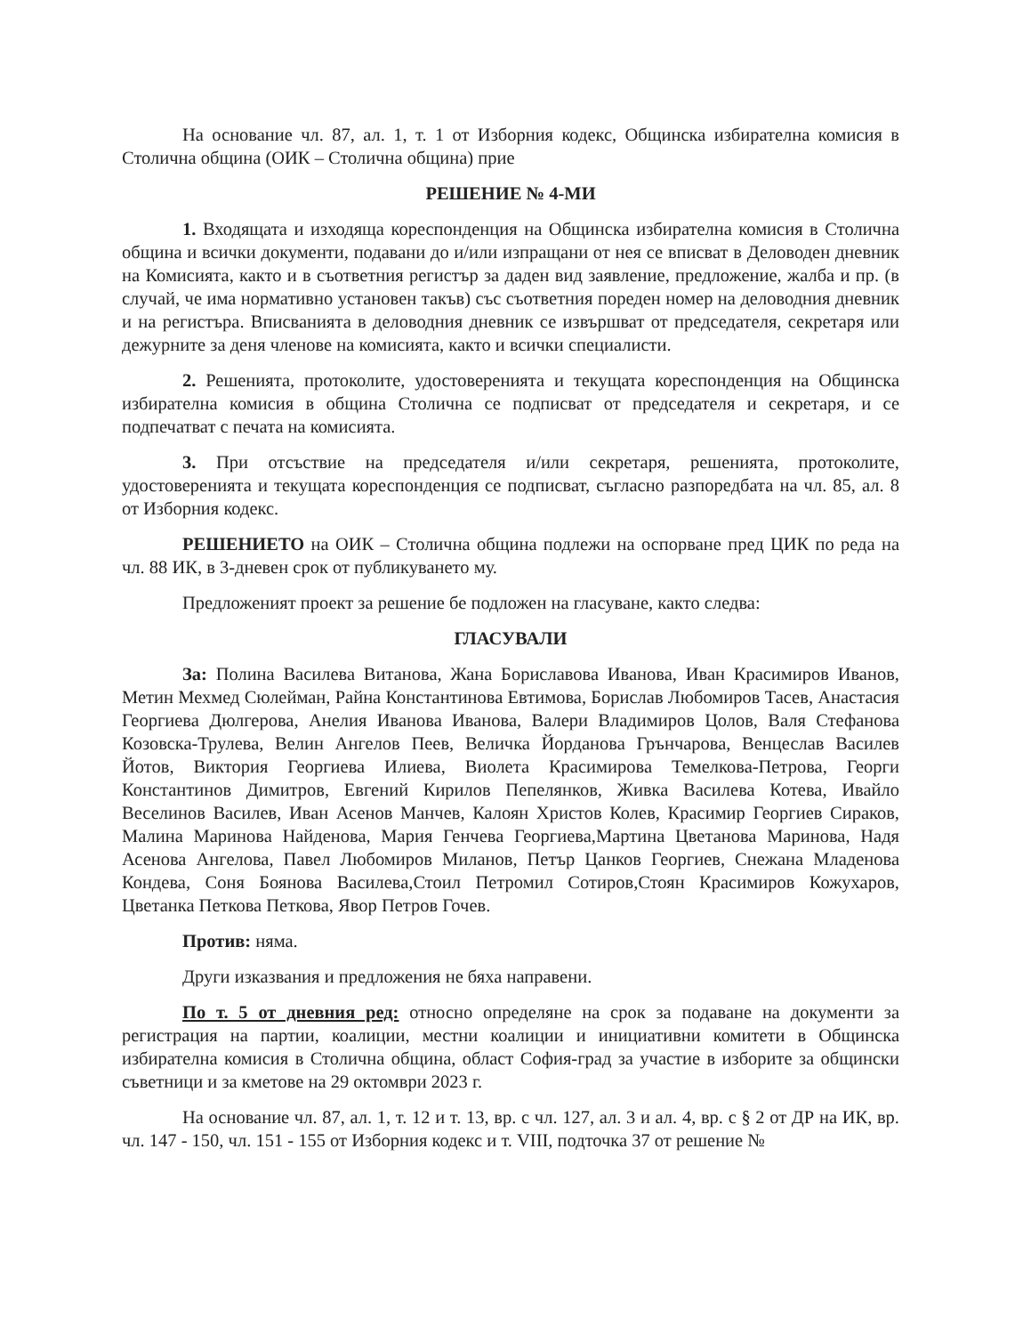На основание чл. 87, ал. 1, т. 1 от Изборния кодекс, Общинска избирателна комисия в Столична община (ОИК – Столична община) прие
РЕШЕНИЕ № 4-МИ
1. Входящата и изходяща кореспонденция на Общинска избирателна комисия в Столична община и всички документи, подавани до и/или изпращани от нея се вписват в Деловоден дневник на Комисията, както и в съответния регистър за даден вид заявление, предложение, жалба и пр. (в случай, че има нормативно установен такъв) със съответния пореден номер на деловодния дневник и на регистъра. Вписванията в деловодния дневник се извършват от председателя, секретаря или дежурните за деня членове на комисията, както и всички специалисти.
2. Решенията, протоколите, удостоверенията и текущата кореспонденция на Общинска избирателна комисия в община Столична се подписват от председателя и секретаря, и се подпечатват с печата на комисията.
3. При отсъствие на председателя и/или секретаря, решенията, протоколите, удостоверенията и текущата кореспонденция се подписват, съгласно разпоредбата на чл. 85, ал. 8 от Изборния кодекс.
РЕШЕНИЕТО на ОИК – Столична община подлежи на оспорване пред ЦИК по реда на чл. 88 ИК, в 3-дневен срок от публикуването му.
Предложеният проект за решение бе подложен на гласуване, както следва:
ГЛАСУВАЛИ
За: Полина Василева Витанова, Жана Бориславова Иванова, Иван Красимиров Иванов, Метин Мехмед Сюлейман, Райна Константинова Евтимова, Борислав Любомиров Тасев, Анастасия Георгиева Дюлгерова, Анелия Иванова Иванова, Валери Владимиров Цолов, Валя Стефанова Козовска-Трулева, Велин Ангелов Пеев, Величка Йорданова Грънчарова, Венцеслав Василев Йотов, Виктория Георгиева Илиева, Виолета Красимирова Темелкова-Петрова, Георги Константинов Димитров, Евгений Кирилов Пепелянков, Живка Василева Котева, Ивайло Веселинов Василев, Иван Асенов Манчев, Калоян Христов Колев, Красимир Георгиев Сираков, Малина Маринова Найденова, Мария Генчева Георгиева,Мартина Цветанова Маринова, Надя Асенова Ангелова, Павел Любомиров Миланов, Петър Цанков Георгиев, Снежана Младенова Кондева, Соня Боянова Василева,Стоил Петромил Сотиров,Стоян Красимиров Кожухаров, Цветанка Петкова Петкова, Явор Петров Гочев.
Против: няма.
Други изказвания и предложения не бяха направени.
По т. 5 от дневния ред: относно определяне на срок за подаване на документи за регистрация на партии, коалиции, местни коалиции и инициативни комитети в Общинска избирателна комисия в Столична община, област София-град за участие в изборите за общински съветници и за кметове на 29 октомври 2023 г.
На основание чл. 87, ал. 1, т. 12 и т. 13, вр. с чл. 127, ал. 3 и ал. 4, вр. с § 2 от ДР на ИК, вр. чл. 147 - 150, чл. 151 - 155 от Изборния кодекс и т. VIII, подточка 37 от решение №